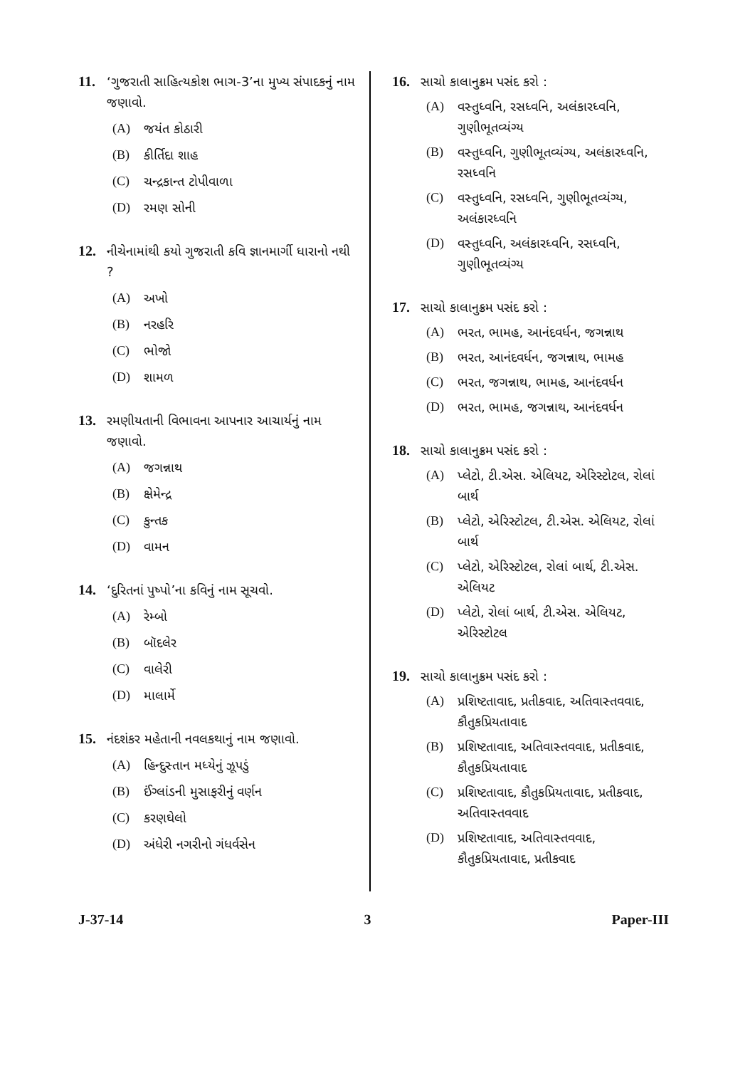11. ‘ગુજરાતી સાહિત્યકોશ ભાગ-3’ના મુખ્ય સંપાદકનું નામ જણાવો.
(A) જયંત કોઠારી
(B) કીર્તિદા શાહ
(C) ચન્દ્રકાન્ત ટોપીવાળા
(D) રમણ સોની
12. નીચેનામાંથી કયો ગુજરાતી કવિ જ્ઞાનમાર્ગી ધારાનો નથી ?
(A) અખો
(B) નરહરિ
(C) ભોજો
(D) શામળ
13. રમણીયતાની વિભાવના આપનાર આચાર્યનું નામ જણાવો.
(A) જગન્નાથ
(B) ક્ષેમેન્દ્ર
(C) કુન્તક
(D) વામન
14. ‘દુરિતનાં પુષ્પો’ના કવિનું નામ સૂચવો.
(A) રેમ્બો
(B) બૉદલેર
(C) વાલેરી
(D) માલાર્મે
15. નંદશંકર મહેતાની નવલકથાનું નામ જણાવો.
(A) હિન્દુસ્તાન મધ્યેનું ઝૂપડું
(B) ઈંગ્લાંડની મુસાફરીનું વર્ણન
(C) કરણઘેલો
(D) અંધેરી નગરીનો ગંધર્વસેન
16. સાચો કાલાનુક્રમ પસંદ કરો :
(A) વસ્તુધ્વનિ, રસધ્વનિ, અલંકારધ્વનિ, ગુણીભૂતવ્યંગ્ય
(B) વસ્તુધ્વનિ, ગુણીભૂતવ્યંગ્ય, અલંકારધ્વનિ, રસધ્વનિ
(C) વસ્તુધ્વનિ, રસધ્વનિ, ગુણીભૂતવ્યંગ્ય, અલંકારધ્વનિ
(D) વસ્તુધ્વનિ, અલંકારધ્વનિ, રસધ્વનિ, ગુણીભૂતવ્યંગ્ય
17. સાચો કાલાનુક્રમ પસંદ કરો :
(A) ભરત, ભામહ, આનંદવર્ધન, જગન્નાથ
(B) ભરત, આનંદવર્ધન, જગન્નાથ, ભામહ
(C) ભરત, જગન્નાથ, ભામહ, આનંદવર્ધન
(D) ભરત, ભામહ, જગન્નાથ, આનંદવર્ધન
18. સાચો કાલાનુક્રમ પસંદ કરો :
(A) પ્લેટો, ટી.એસ. એલિયટ, એરિસ્ટોટલ, રોલાં બાર્થ
(B) પ્લેટો, એરિસ્ટોટલ, ટી.એસ. એલિયટ, રોલાં બાર્થ
(C) પ્લેટો, એરિસ્ટોટલ, રોલાં બાર્થ, ટી.એસ. એલિયટ
(D) પ્લેટો, રોલાં બાર્થ, ટી.એસ. એલિયટ, એરિસ્ટોટલ
19. સાચો કાલાનુક્રમ પસંદ કરો :
(A) પ્રશિષ્ટતાવાદ, પ્રતીકવાદ, અતિવાસ્તવવાદ, કૌતુકપ્રિયતાવાદ
(B) પ્રશિષ્ટતાવાદ, અતિવાસ્તવવાદ, પ્રતીકવાદ, કૌતુકપ્રિયતાવાદ
(C) પ્રશિષ્ટતાવાદ, કૌતુકપ્રિયતાવાદ, પ્રતીકવાદ, અતિવાસ્તવવાદ
(D) પ્રશિષ્ટતાવાદ, અતિવાસ્તવવાદ, કૌતુકપ્રિયતાવાદ, પ્રતીકવાદ
J-37-14 3 Paper-III